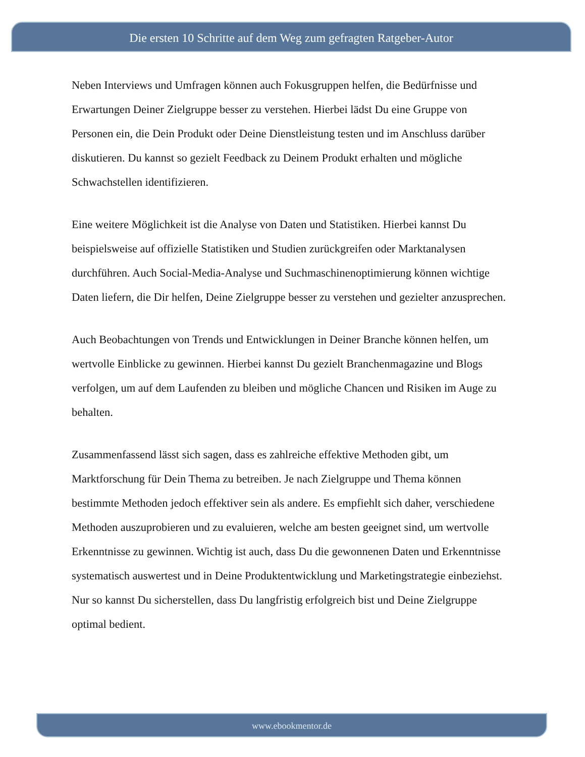Die ersten 10 Schritte auf dem Weg zum gefragten Ratgeber-Autor
Neben Interviews und Umfragen können auch Fokusgruppen helfen, die Bedürfnisse und Erwartungen Deiner Zielgruppe besser zu verstehen. Hierbei lädst Du eine Gruppe von Personen ein, die Dein Produkt oder Deine Dienstleistung testen und im Anschluss darüber diskutieren. Du kannst so gezielt Feedback zu Deinem Produkt erhalten und mögliche Schwachstellen identifizieren.
Eine weitere Möglichkeit ist die Analyse von Daten und Statistiken. Hierbei kannst Du beispielsweise auf offizielle Statistiken und Studien zurückgreifen oder Marktanalysen durchführen. Auch Social-Media-Analyse und Suchmaschinenoptimierung können wichtige Daten liefern, die Dir helfen, Deine Zielgruppe besser zu verstehen und gezielter anzusprechen.
Auch Beobachtungen von Trends und Entwicklungen in Deiner Branche können helfen, um wertvolle Einblicke zu gewinnen. Hierbei kannst Du gezielt Branchenmagazine und Blogs verfolgen, um auf dem Laufenden zu bleiben und mögliche Chancen und Risiken im Auge zu behalten.
Zusammenfassend lässt sich sagen, dass es zahlreiche effektive Methoden gibt, um Marktforschung für Dein Thema zu betreiben. Je nach Zielgruppe und Thema können bestimmte Methoden jedoch effektiver sein als andere. Es empfiehlt sich daher, verschiedene Methoden auszuprobieren und zu evaluieren, welche am besten geeignet sind, um wertvolle Erkenntnisse zu gewinnen. Wichtig ist auch, dass Du die gewonnenen Daten und Erkenntnisse systematisch auswertest und in Deine Produktentwicklung und Marketingstrategie einbeziehst. Nur so kannst Du sicherstellen, dass Du langfristig erfolgreich bist und Deine Zielgruppe optimal bedient.
www.ebookmentor.de